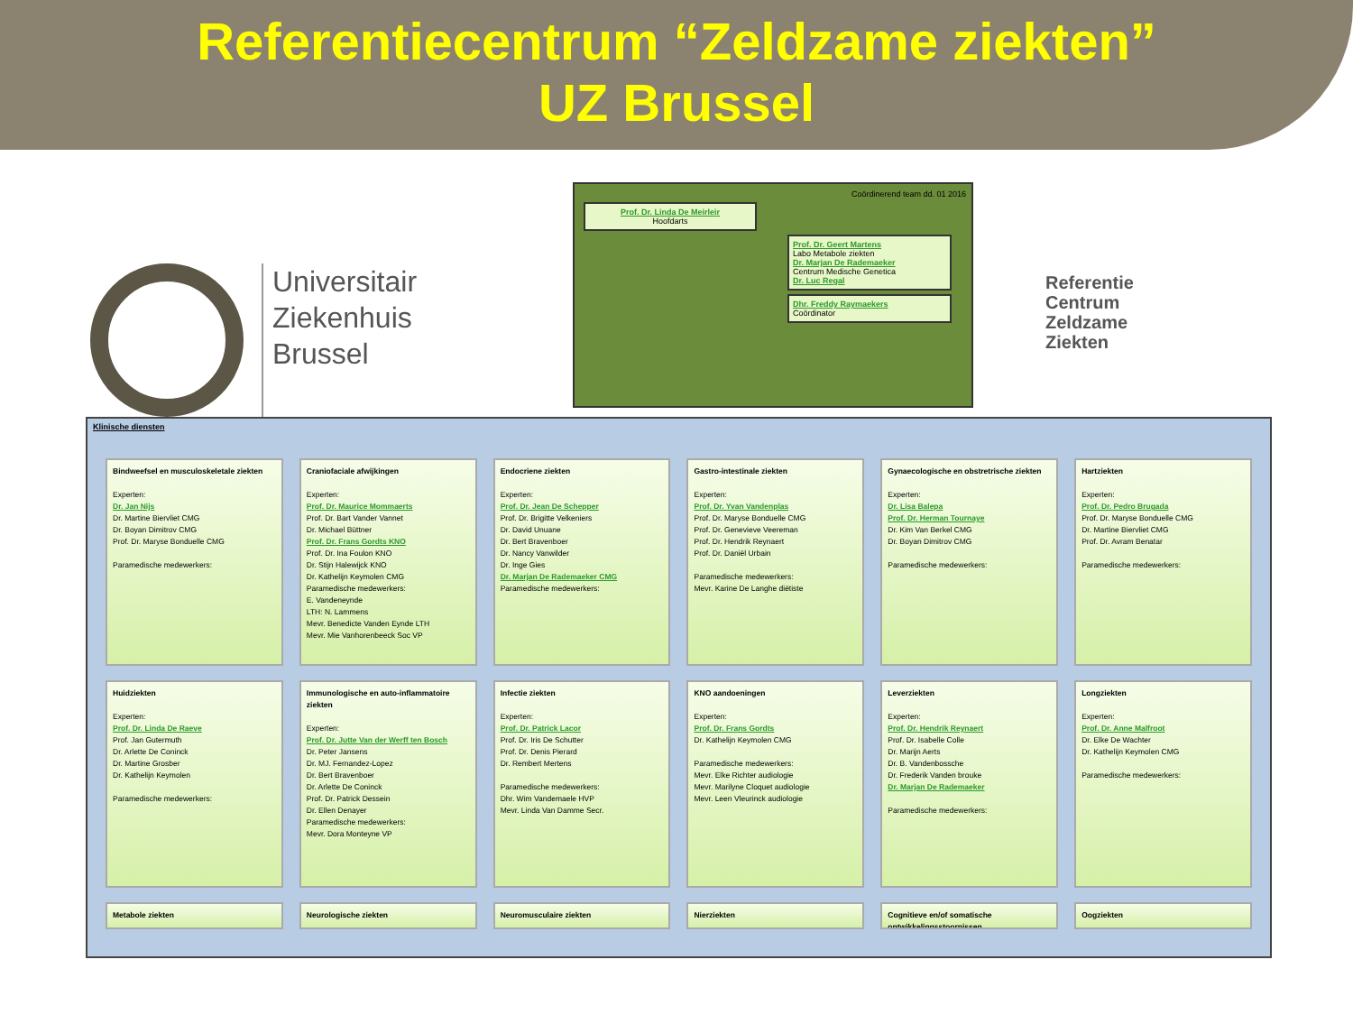Referentiecentrum “Zeldzame ziekten”
UZ Brussel
Universitair
Ziekenhuis
Brussel
Coördinerend team dd. 01 2016
Prof. Dr. Linda De Meirleir
Hoofdarts
Prof. Dr. Geert Martens
Labo Metabole ziekten
Dr. Marjan De Rademaeker
Centrum Medische Genetica
Dr. Luc Regal
Dhr. Freddy Raymaekers
Coördinator
Referentie
Centrum
Zeldzame
Ziekten
Klinische diensten
Bindweefsel en musculoskeletale ziekten
Experten:
Dr. Jan Nijs
Dr. Martine Biervliet CMG
Dr. Boyan Dimitrov CMG
Prof. Dr. Maryse Bonduelle CMG
Paramedische medewerkers:
Craniofaciale afwijkingen
Experten:
Prof. Dr. Maurice Mommaerts
Prof. Dr. Bart Vander Vannet
Dr. Michael Büttner
Prof. Dr. Frans Gordts KNO
Prof. Dr. Ina Foulon KNO
Dr. Stijn Halewijck KNO
Dr. Kathelijn Keymolen CMG
Paramedische medewerkers:
E. Vandeneynde
LTH: N. Lammens
Mevr. Benedicte Vanden Eynde LTH
Mevr. Mie Vanhorenbeeck Soc VP
Endocriene ziekten
Experten:
Prof. Dr. Jean De Schepper
Prof. Dr. Brigitte Velkeniers
Dr. David Unuane
Dr. Bert Bravenboer
Dr. Nancy Vanwilder
Dr. Inge Gies
Dr. Marjan De Rademaeker CMG
Paramedische medewerkers:
Gastro-intestinale ziekten
Experten:
Prof. Dr. Yvan Vandenplas
Prof. Dr. Maryse Bonduelle CMG
Prof. Dr. Genevieve Veereman
Prof. Dr. Hendrik Reynaert
Prof. Dr. Daniël Urbain
Paramedische medewerkers:
Mevr. Karine De Langhe diëtiste
Gynaecologische en obstretrische ziekten
Experten:
Dr. Lisa Balepa
Prof. Dr. Herman Tournaye
Dr. Kim Van Berkel CMG
Dr. Boyan Dimitrov CMG
Paramedische medewerkers:
Hartziekten
Experten:
Prof. Dr. Pedro Brugada
Prof. Dr. Maryse Bonduelle CMG
Dr. Martine Biervliet CMG
Prof. Dr. Avram Benatar
Paramedische medewerkers:
Huidziekten
Experten:
Prof. Dr. Linda De Raeve
Prof. Jan Gutermuth
Dr. Arlette De Coninck
Dr. Martine Grosber
Dr. Kathelijn Keymolen
Paramedische medewerkers:
Immunologische en auto-inflammatoire ziekten
Experten:
Prof. Dr. Jutte Van der Werff ten Bosch
Dr. Peter Jansens
Dr. MJ. Fernandez-Lopez
Dr. Bert Bravenboer
Dr. Arlette De Coninck
Prof. Dr. Patrick Dessein
Dr. Ellen Denayer
Paramedische medewerkers:
Mevr. Dora Monteyne VP
Infectie ziekten
Experten:
Prof. Dr. Patrick Lacor
Prof. Dr. Iris De Schutter
Prof. Dr. Denis Pierard
Dr. Rembert Mertens
Paramedische medewerkers:
Dhr. Wim Vandemaele HVP
Mevr. Linda Van Damme Secr.
KNO aandoeningen
Experten:
Prof. Dr. Frans Gordts
Dr. Kathelijn Keymolen CMG
Paramedische medewerkers:
Mevr. Elke Richter audiologie
Mevr. Marilyne Cloquet audiologie
Mevr. Leen Vleurinck audiologie
Leverziekten
Experten:
Prof. Dr. Hendrik Reynaert
Prof. Dr. Isabelle Colle
Dr. Marijn Aerts
Dr. B. Vandenbossche
Dr. Frederik Vanden brouke
Dr. Marjan De Rademaeker
Paramedische medewerkers:
Longziekten
Experten:
Prof. Dr. Anne Malfroot
Dr. Elke De Wachter
Dr. Kathelijn Keymolen CMG
Paramedische medewerkers:
Metabole ziekten
Neurologische ziekten
Neuromusculaire ziekten
Nierziekten
Cognitieve en/of somatische ontwikkelingsstoornissen
Oogziekten